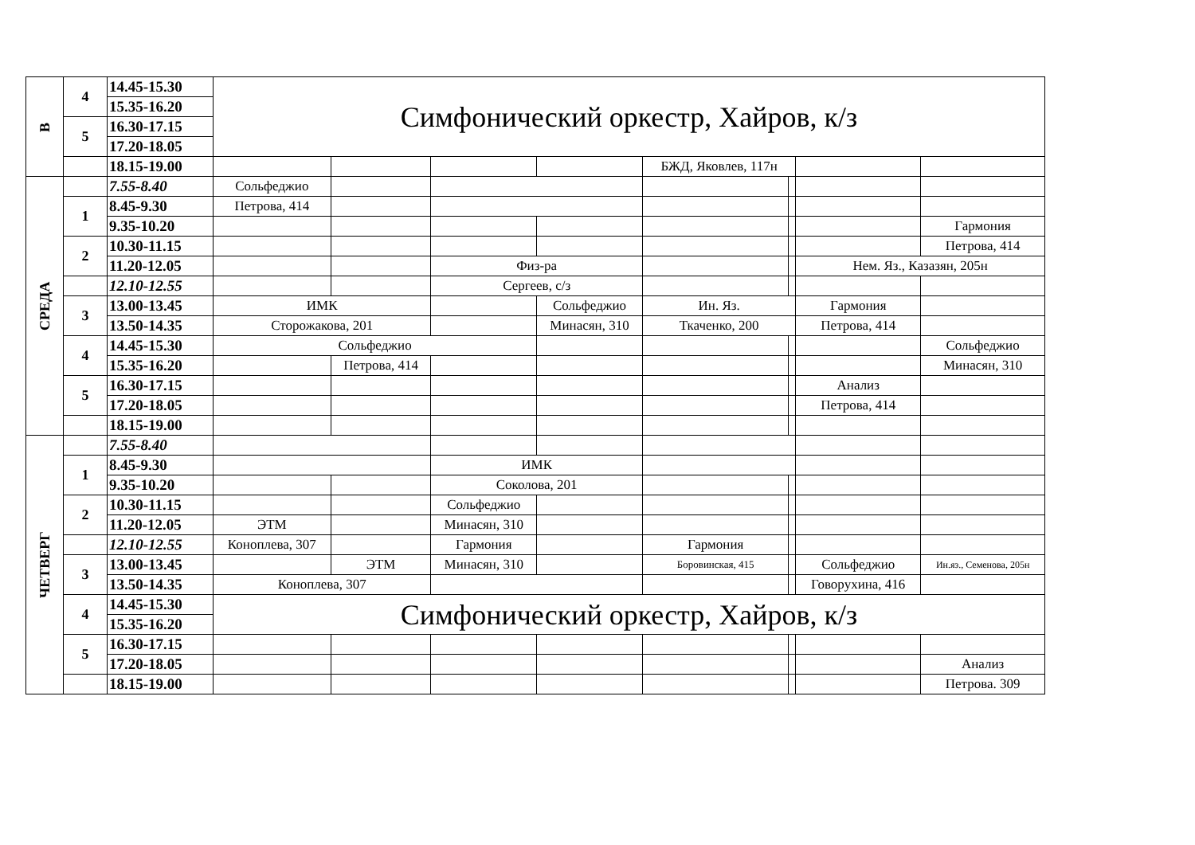| В | 4 | 14.45-15.30 | Симфонический оркестр, Хайров, к/з | | | | | | | |
| | | 15.35-16.20 | | | | | | | | |
| | 5 | 16.30-17.15 | | | | | | | | |
| | | 17.20-18.05 | | | | | | | | |
| | | 18.15-19.00 | | | | | БЖД, Яковлев, 117н | | | |
| СРЕДА | | 7.55-8.40 | Сольфеджио | | | | | | | |
| | 1 | 8.45-9.30 | Петрова, 414 | | | | | | | |
| | | 9.35-10.20 | | | | | | | | Гармония |
| | 2 | 10.30-11.15 | | | | | | | | Петрова, 414 |
| | | 11.20-12.05 | | | Физ-ра | | | | Нем. Яз., Казазян, 205н | |
| | | 12.10-12.55 | | | Сергеев, с/з | | | | | |
| | 3 | 13.00-13.45 | ИМК | | | Сольфеджио | Ин. Яз. | | Гармония | |
| | | 13.50-14.35 | Сторожакова, 201 | | | Минасян, 310 | Ткаченко, 200 | | Петрова, 414 | |
| | 4 | 14.45-15.30 | Сольфеджио | | | | | | | Сольфеджио |
| | | 15.35-16.20 | | Петрова, 414 | | | | | | Минасян, 310 |
| | 5 | 16.30-17.15 | | | | | | | Анализ | |
| | | 17.20-18.05 | | | | | | | Петрова, 414 | |
| | | 18.15-19.00 | | | | | | | | |
| ЧЕТВЕРГ | | 7.55-8.40 | | | | | | | | |
| | 1 | 8.45-9.30 | | | ИМК | | | | | |
| | | 9.35-10.20 | | | Соколова, 201 | | | | | |
| | 2 | 10.30-11.15 | | | Сольфеджио | | | | | |
| | | 11.20-12.05 | ЭТМ | | Минасян, 310 | | | | | |
| | | 12.10-12.55 | Коноплева, 307 | | Гармония | | Гармония | | | |
| | 3 | 13.00-13.45 | | ЭТМ | Минасян, 310 | | Боровинская, 415 | | Сольфеджио | Ин.яз., Семенова, 205н |
| | | 13.50-14.35 | Коноплева, 307 | | | | | | Говорухина, 416 | |
| | 4 | 14.45-15.30 | Симфонический оркестр, Хайров, к/з | | | | | | | |
| | | 15.35-16.20 | | | | | | | | |
| | 5 | 16.30-17.15 | | | | | | | | |
| | | 17.20-18.05 | | | | | | | | Анализ |
| | | 18.15-19.00 | | | | | | | | Петрова. 309 |